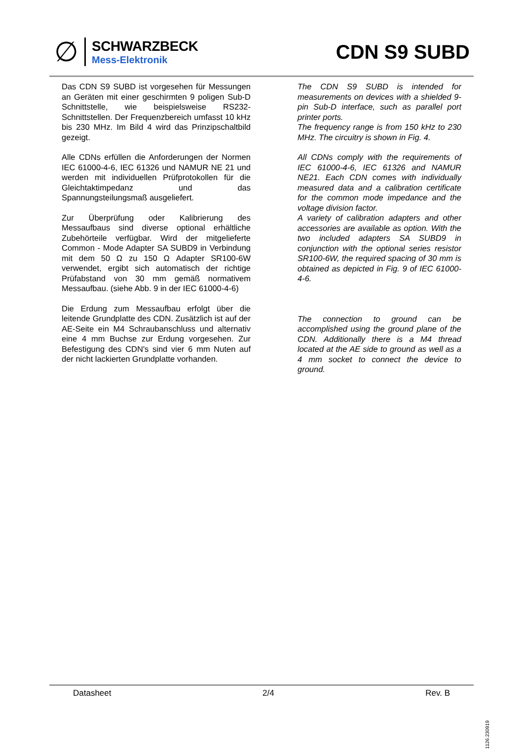∅
SCHWARZBECK
Mess-Elektronik
CDN S9 SUBD
Das CDN S9 SUBD ist vorgesehen für Messungen an Geräten mit einer geschirmten 9 poligen Sub-D Schnittstelle, wie beispielsweise RS232-Schnittstellen. Der Frequenzbereich umfasst 10 kHz bis 230 MHz. Im Bild 4 wird das Prinzipschaltbild gezeigt.
Alle CDNs erfüllen die Anforderungen der Normen IEC 61000-4-6, IEC 61326 und NAMUR NE 21 und werden mit individuellen Prüfprotokollen für die Gleichtaktimpedanz und das Spannungsteilungsmaß ausgeliefert.
Zur Überprüfung oder Kalibrierung des Messaufbaus sind diverse optional erhältliche Zubehörteile verfügbar. Wird der mitgelieferte Common - Mode Adapter SA SUBD9 in Verbindung mit dem 50 Ω zu 150 Ω Adapter SR100-6W verwendet, ergibt sich automatisch der richtige Prüfabstand von 30 mm gemäß normativem Messaufbau. (siehe Abb. 9 in der IEC 61000-4-6)
Die Erdung zum Messaufbau erfolgt über die leitende Grundplatte des CDN. Zusätzlich ist auf der AE-Seite ein M4 Schraubanschluss und alternativ eine 4 mm Buchse zur Erdung vorgesehen. Zur Befestigung des CDN's sind vier 6 mm Nuten auf der nicht lackierten Grundplatte vorhanden.
The CDN S9 SUBD is intended for measurements on devices with a shielded 9-pin Sub-D interface, such as parallel port printer ports.
The frequency range is from 150 kHz to 230 MHz. The circuitry is shown in Fig. 4.
All CDNs comply with the requirements of IEC 61000-4-6, IEC 61326 and NAMUR NE21. Each CDN comes with individually measured data and a calibration certificate for the common mode impedance and the voltage division factor.
A variety of calibration adapters and other accessories are available as option. With the two included adapters SA SUBD9 in conjunction with the optional series resistor SR100-6W, the required spacing of 30 mm is obtained as depicted in Fig. 9 of IEC 61000-4-6.
The connection to ground can be accomplished using the ground plane of the CDN. Additionally there is a M4 thread located at the AE side to ground as well as a 4 mm socket to connect the device to ground.
Datasheet 2/4 Rev. B
1126.230919